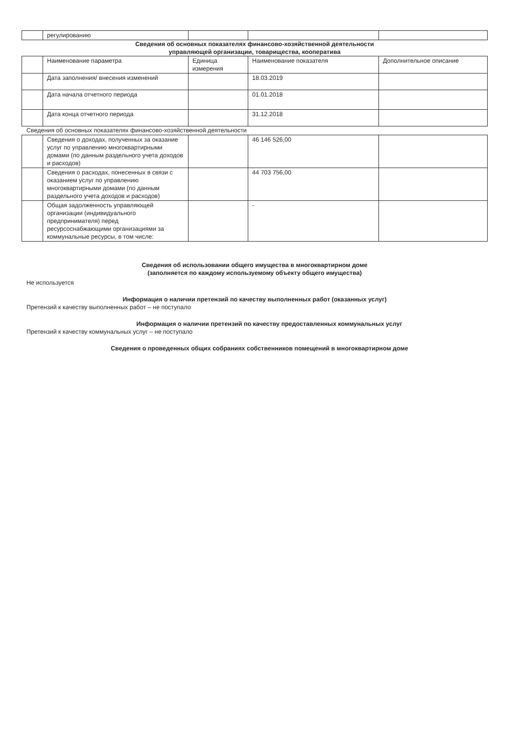| | регулированию | | | |
Сведения об основных показателях финансово-хозяйственной деятельности
управляющей организации, товарищества, кооператива
| | Наименование параметра | Единица измерения | Наименование показателя | Дополнительное описание |
| | Дата заполнения/ внесения изменений | | 18.03.2019 | |
| | Дата начала отчетного периода | | 01.01.2018 | |
| | Дата конца отчетного периода | | 31.12.2018 | |
Сведения об основных показателях финансово-хозяйственной деятельности
| | Сведения о доходах, полученных за оказание услуг по управлению многоквартирными домами (по данным раздельного учета доходов и расходов) | | 46 146 526,00 | |
| | Сведения о расходах, понесенных в связи с оказанием услуг по управлению многоквартирными домами (по данным раздельного учета доходов и расходов) | | 44 703 756,00 | |
| | Общая задолженность управляющей организации (индивидуального предпринимателя) перед ресурсоснабжающими организациями за коммунальные ресурсы, в том числе: | | - | |
Сведения об использовании общего имущества в многоквартирном доме
(заполняется по каждому используемому объекту общего имущества)
Не используется
Информация о наличии претензий по качеству выполненных работ (оказанных услуг)
Претензий к качеству выполненных работ – не поступало
Информация о наличии претензий по качеству предоставленных коммунальных услуг
Претензий к качеству коммунальных услуг – не поступало
Сведения о проведенных общих собраниях собственников помещений в многоквартирном доме